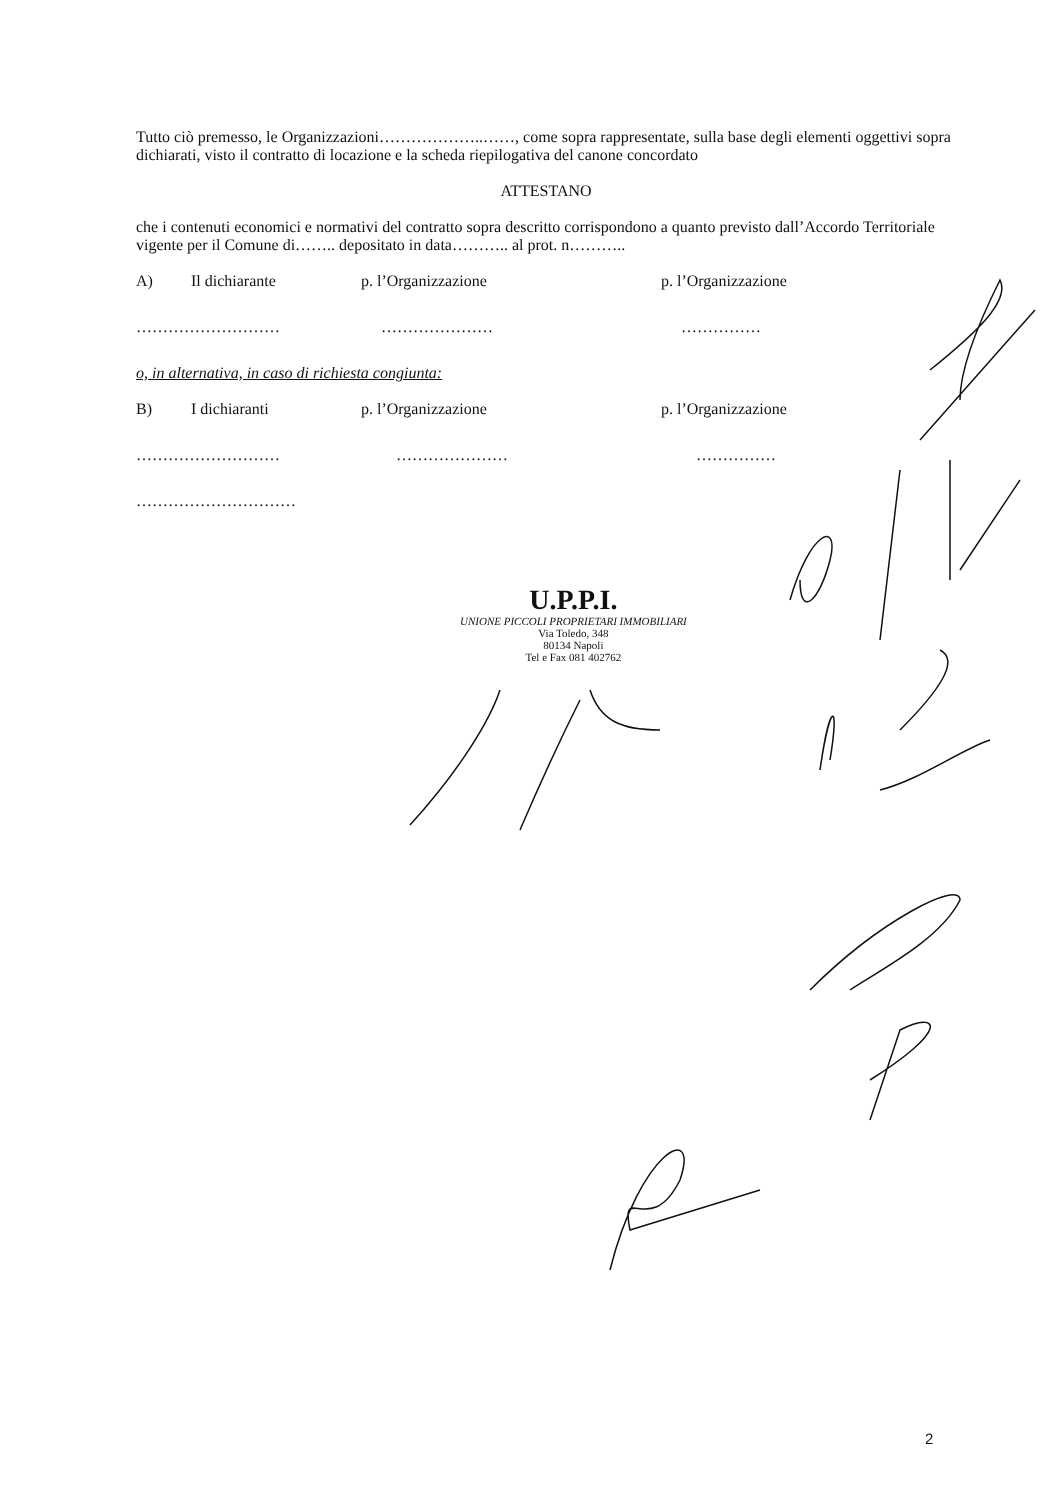Tutto ciò premesso, le Organizzazioni………………..……, come sopra rappresentate, sulla base degli elementi oggettivi sopra dichiarati, visto il contratto di locazione e la scheda riepilogativa del canone concordato
ATTESTANO
che i contenuti economici e normativi del contratto sopra descritto corrispondono a quanto previsto dall’Accordo Territoriale vigente per il Comune di…….. depositato in data……….. al prot. n………..
A) Il dichiarante p. l’Organizzazione p. l’Organizzazione
……………………… ………………… ……………
o, in alternativa, in caso di richiesta congiunta:
B) I dichiaranti p. l’Organizzazione p. l’Organizzazione
……………………… ………………… ……………
…………………………
U.P.P.I.
UNIONE PICCOLI PROPRIETARI IMMOBILIARI
Via Toledo, 348
80134 Napoli
Tel e Fax 081 402762
2